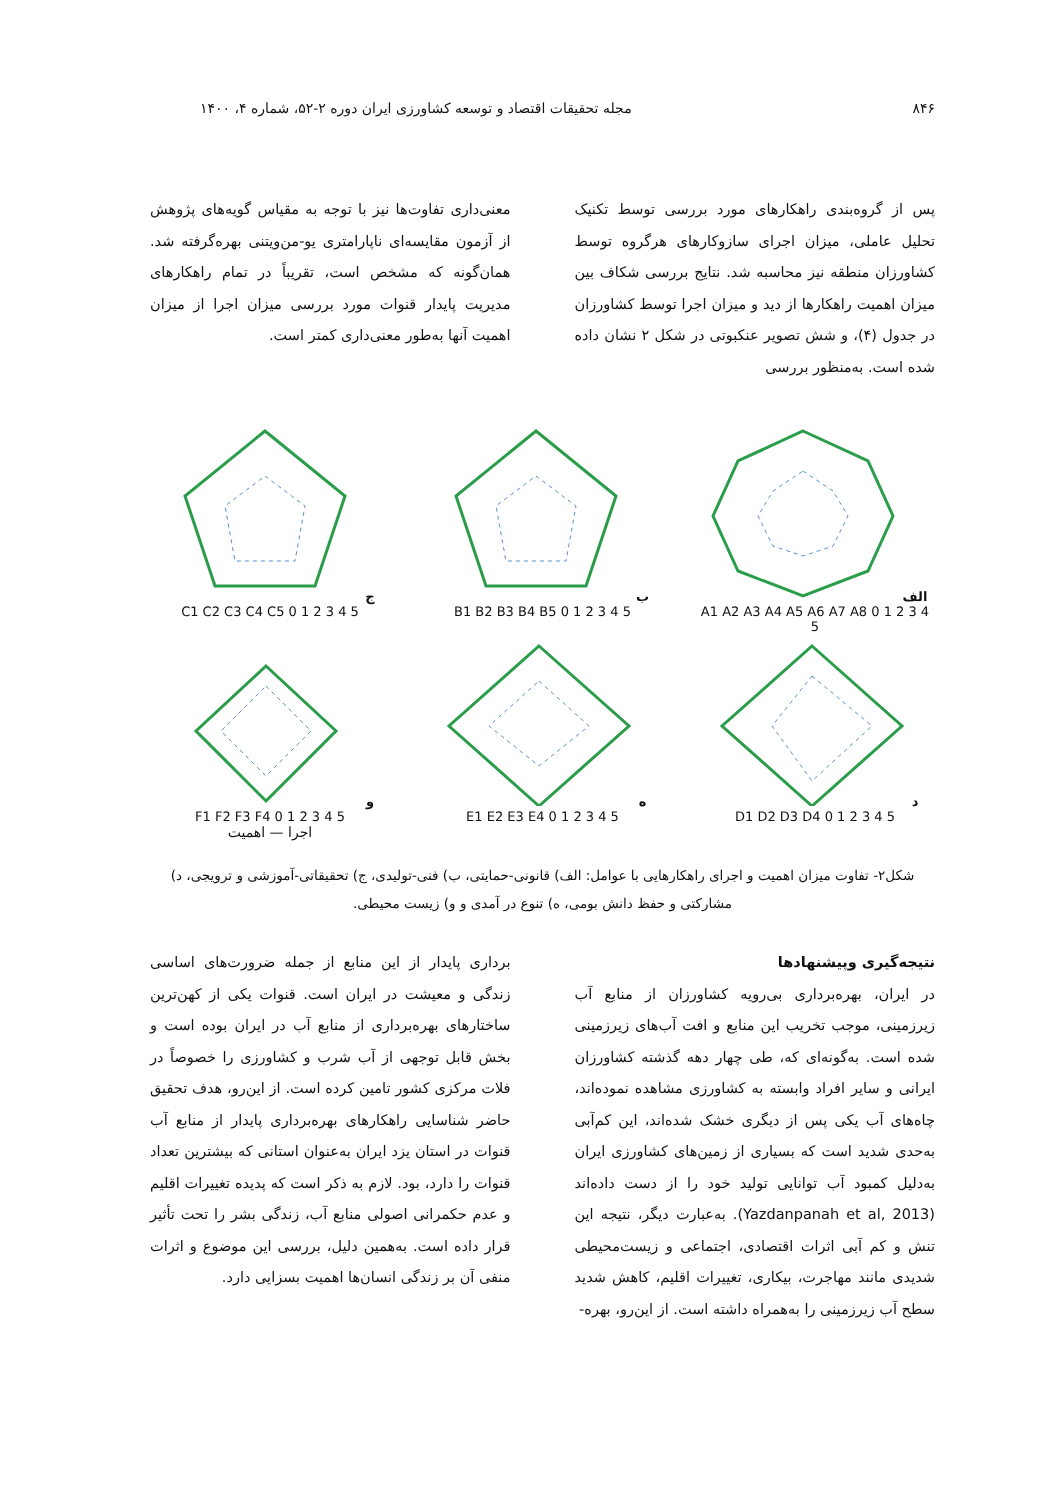۸۴۶ مجله تحقیقات اقتصاد و توسعه کشاورزی ایران دوره ۲-۵۲، شماره ۴، ۱۴۰۰
پس از گروه‌بندی راهکارهای مورد بررسی توسط تکنیک تحلیل عاملی، میزان اجرای سازوکارهای هرگروه توسط کشاورزان منطقه نیز محاسبه شد. نتایج بررسی شکاف بین میزان اهمیت راهکارها از دید و میزان اجرا توسط کشاورزان در جدول (۴)، و شش تصویر عنکبوتی در شکل ۲ نشان داده شده است. به‌منظور بررسی
معنی‌داری تفاوت‌ها نیز با توجه به مقیاس گویه‌های پژوهش از آزمون مقایسه‌ای ناپارامتری یو-من‌ویتنی بهره‌گرفته شد. همان‌گونه که مشخص است، تقریباً در تمام راهکارهای مدیریت پایدار قنوات مورد بررسی میزان اجرا از میزان اهمیت آنها به‌طور معنی‌داری کمتر است.
الف
A1 A2 A3 A4 A5 A6 A7 A8 0 1 2 3 4 5
ب
B1 B2 B3 B4 B5 0 1 2 3 4 5
ج
C1 C2 C3 C4 C5 0 1 2 3 4 5
د
D1 D2 D3 D4 0 1 2 3 4 5
ه
E1 E2 E3 E4 0 1 2 3 4 5
و
F1 F2 F3 F4 0 1 2 3 4 5
اجرا — اهمیت
شکل۲- تفاوت میزان اهمیت و اجرای راهکارهایی با عوامل: الف) قانونی-حمایتی، ب) فنی-تولیدی، ج) تحقیقاتی-آموزشی و ترویجی، د) مشارکتی و حفظ دانش بومی، ه) تنوع در آمدی و و) زیست محیطی.
نتیجه‌گیری وپیشنهادها
در ایران، بهره‌برداری بی‌رویه کشاورزان از منابع آب زیرزمینی، موجب تخریب این منابع و افت آب‌های زیرزمینی شده است. به‌گونه‌ای که، طی چهار دهه گذشته کشاورزان ایرانی و سایر افراد وابسته به کشاورزی مشاهده نموده‌اند، چاه‌های آب یکی پس از دیگری خشک شده‌اند، این کم‌آبی به‌حدی شدید است که بسیاری از زمین‌های کشاورزی ایران به‌دلیل کمبود آب توانایی تولید خود را از دست داده‌اند (Yazdanpanah et al, 2013). به‌عبارت دیگر، نتیجه این تنش و کم آبی اثرات اقتصادی، اجتماعی و زیست‌محیطی شدیدی مانند مهاجرت، بیکاری، تغییرات اقلیم، کاهش شدید سطح آب زیرزمینی را به‌همراه داشته است. از این‌رو، بهره-
برداری پایدار از این منابع از جمله ضرورت‌های اساسی زندگی و معیشت در ایران است. قنوات یکی از کهن‌ترین ساختارهای بهره‌برداری از منابع آب در ایران بوده است و بخش قابل توجهی از آب شرب و کشاورزی را خصوصاً در فلات مرکزی کشور تامین کرده است. از این‌رو، هدف تحقیق حاضر شناسایی راهکارهای بهره‌برداری پایدار از منابع آب قنوات در استان یزد ایران به‌عنوان استانی که بیشترین تعداد قنوات را دارد، بود. لازم به ذکر است که پدیده تغییرات اقلیم و عدم حکمرانی اصولی منابع آب، زندگی بشر را تحت تأثیر قرار داده است. به‌همین دلیل، بررسی این موضوع و اثرات منفی آن بر زندگی انسان‌ها اهمیت بسزایی دارد.